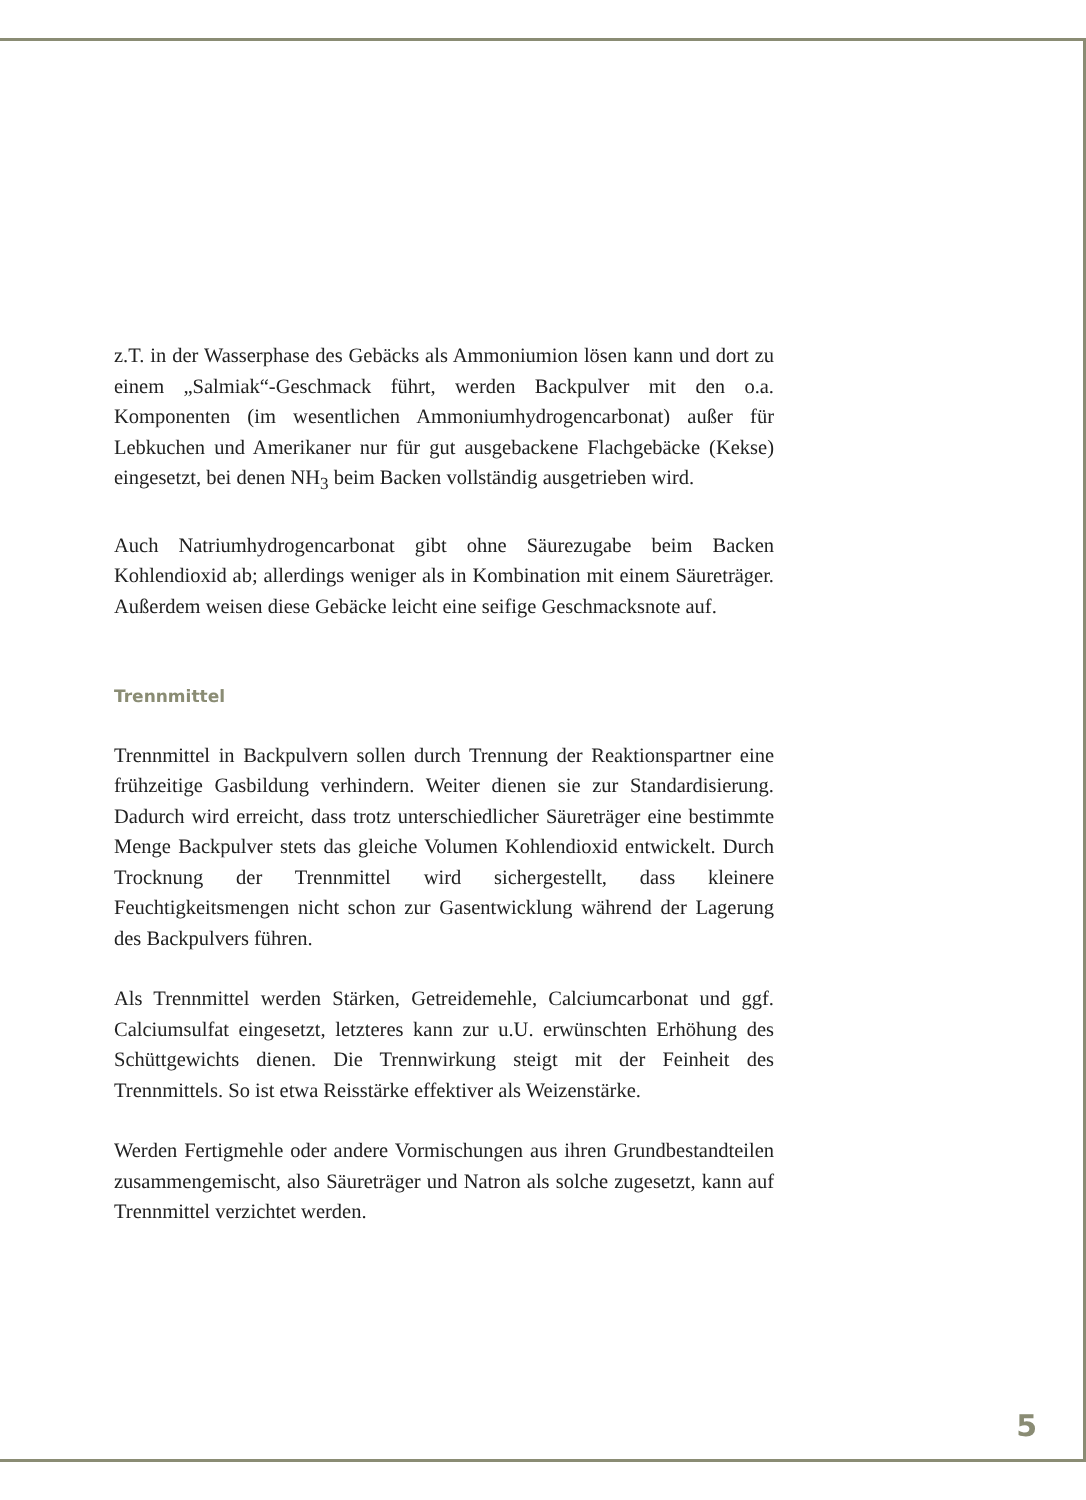z.T. in der Wasserphase des Gebäcks als Ammoniumion lösen kann und dort zu einem „Salmiak“-Geschmack führt, werden Backpulver mit den o.a. Komponenten (im wesentlichen Ammoniumhydrogencarbonat) außer für Lebkuchen und Amerikaner nur für gut ausgebackene Flachgebäcke (Kekse) eingesetzt, bei denen NH<sub>3</sub> beim Backen vollständig ausgetrieben wird.
Auch Natriumhydrogencarbonat gibt ohne Säurezugabe beim Backen Kohlendioxid ab; allerdings weniger als in Kombination mit einem Säureträger. Außerdem weisen diese Gebäcke leicht eine seifige Geschmacksnote auf.
Trennmittel
Trennmittel in Backpulvern sollen durch Trennung der Reaktionspartner eine frühzeitige Gasbildung verhindern. Weiter dienen sie zur Standardisierung. Dadurch wird erreicht, dass trotz unterschiedlicher Säureträger eine bestimmte Menge Backpulver stets das gleiche Volumen Kohlendioxid entwickelt. Durch Trocknung der Trennmittel wird sichergestellt, dass kleinere Feuchtigkeitsmengen nicht schon zur Gasentwicklung während der Lagerung des Backpulvers führen.
Als Trennmittel werden Stärken, Getreidemehle, Calciumcarbonat und ggf. Calciumsulfat eingesetzt, letzteres kann zur u.U. erwünschten Erhöhung des Schüttgewichts dienen. Die Trennwirkung steigt mit der Feinheit des Trennmittels. So ist etwa Reisstärke effektiver als Weizenstärke.
Werden Fertigmehle oder andere Vormischungen aus ihren Grundbestandteilen zusammengemischt, also Säureträger und Natron als solche zugesetzt, kann auf Trennmittel verzichtet werden.
5